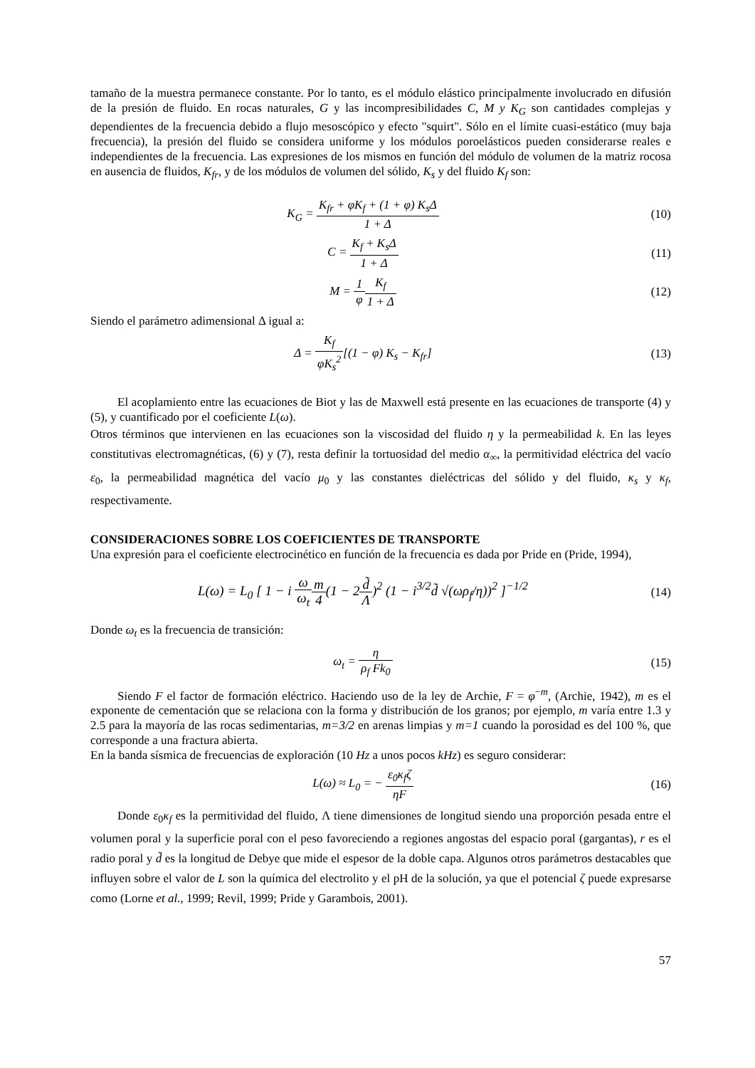tamaño de la muestra permanece constante. Por lo tanto, es el módulo elástico principalmente involucrado en difusión de la presión de fluido. En rocas naturales, G y las incompresibilidades C, M y K<sub>G</sub> son cantidades complejas y dependientes de la frecuencia debido a flujo mesoscópico y efecto "squirt". Sólo en el límite cuasi-estático (muy baja frecuencia), la presión del fluido se considera uniforme y los módulos poroelásticos pueden considerarse reales e independientes de la frecuencia. Las expresiones de los mismos en función del módulo de volumen de la matriz rocosa en ausencia de fluidos, K<sub>fr</sub>, y de los módulos de volumen del sólido, K<sub>s</sub> y del fluido K<sub>f</sub> son:
K<sub>G</sub> = K<sub>fr</sub> + φK<sub>f</sub> + (1 + φ) K<sub>s</sub>Δ 1 + Δ
(10)
C = K<sub>f</sub> + K<sub>s</sub>Δ 1 + Δ (11)
M = 1 φ K<sub>f</sub> 1 + Δ (12)
Siendo el parámetro adimensional Δ igual a:
Δ = K<sub>f</sub> φK<sub>s</sub><sup>2</sup>[(1 − φ) K<sub>s</sub> − K<sub>fr</sub>] (13)
El acoplamiento entre las ecuaciones de Biot y las de Maxwell está presente en las ecuaciones de transporte (4) y (5), y cuantificado por el coeficiente L(ω).
Otros términos que intervienen en las ecuaciones son la viscosidad del fluido η y la permeabilidad k. En las leyes constitutivas electromagnéticas, (6) y (7), resta definir la tortuosidad del medio α<sub>∞</sub>, la permitividad eléctrica del vacío ε<sub>0</sub>, la permeabilidad magnética del vacío μ<sub>0</sub> y las constantes dieléctricas del sólido y del fluido, κ<sub>s</sub> y κ<sub>f</sub>, respectivamente.
CONSIDERACIONES SOBRE LOS COEFICIENTES DE TRANSPORTE
Una expresión para el coeficiente electrocinético en función de la frecuencia es dada por Pride en (Pride, 1994),
L(ω) = L<sub>0</sub> [ 1 − i ω ω<sub>t</sub> m 4(1 − 2d̃ Λ)<sup>2</sup> (1 − i<sup>3/2</sup>d̃ √(ωρ<sub>f</sub>/η))<sup>2</sup> ]<sup>−1/2</sup>
(14)
Donde ω<sub>t</sub> es la frecuencia de transición:
ω<sub>t</sub> = η ρ<sub>f</sub> Fk<sub>0</sub> (15)
Siendo F el factor de formación eléctrico. Haciendo uso de la ley de Archie, F = φ<sup>−m</sup>, (Archie, 1942), m es el exponente de cementación que se relaciona con la forma y distribución de los granos; por ejemplo, m varía entre 1.3 y 2.5 para la mayoría de las rocas sedimentarias, m=3/2 en arenas limpias y m=1 cuando la porosidad es del 100 %, que corresponde a una fractura abierta.
En la banda sísmica de frecuencias de exploración (10 Hz a unos pocos kHz) es seguro considerar:
L(ω) ≈ L<sub>0</sub> = − ε<sub>0</sub>κ<sub>f</sub>ζ ηF (16)
Donde ε<sub>0</sub>κ<sub>f</sub> es la permitividad del fluido, Λ tiene dimensiones de longitud siendo una proporción pesada entre el volumen poral y la superficie poral con el peso favoreciendo a regiones angostas del espacio poral (gargantas), r es el radio poral y d̃ es la longitud de Debye que mide el espesor de la doble capa. Algunos otros parámetros destacables que influyen sobre el valor de L son la química del electrolito y el pH de la solución, ya que el potencial ζ puede expresarse como (Lorne et al., 1999; Revil, 1999; Pride y Garambois, 2001).
57